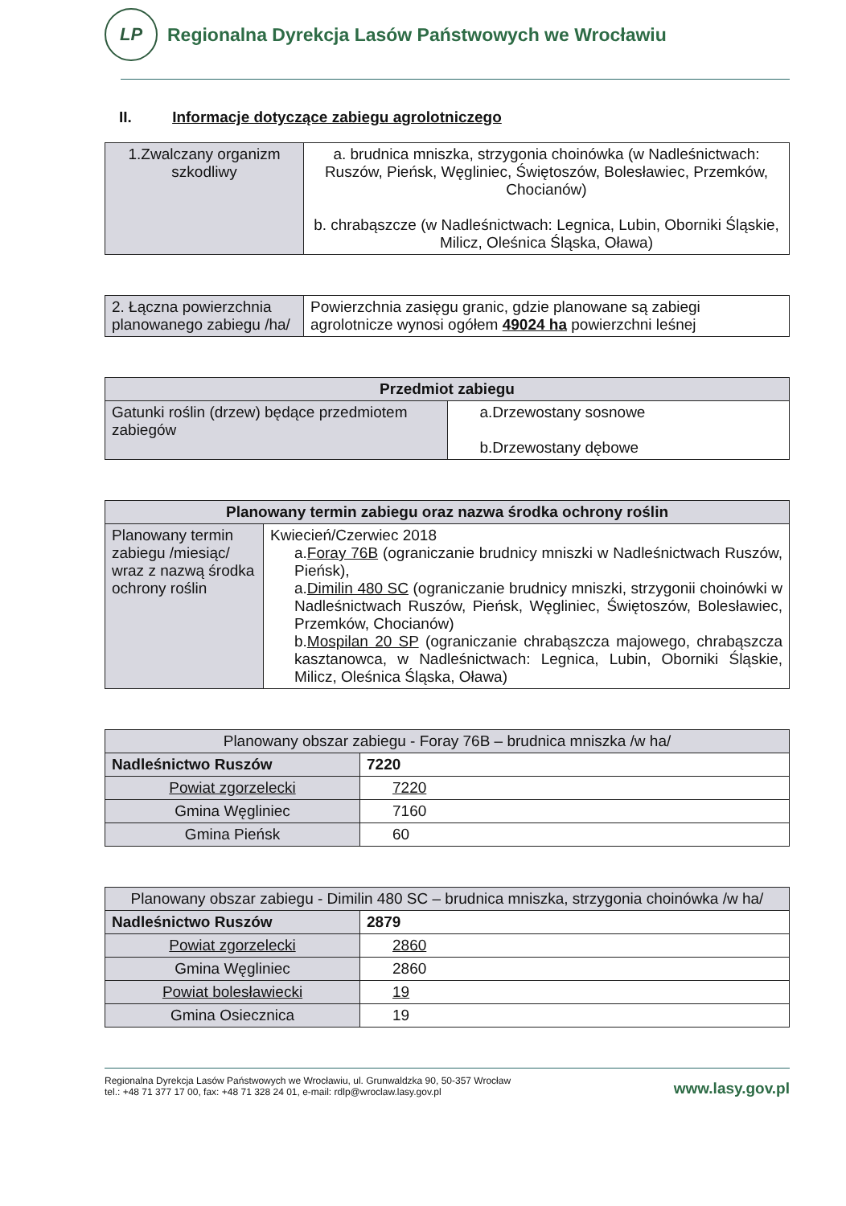LP
Regionalna Dyrekcja Lasów Państwowych we Wrocławiu
II. Informacje dotyczące zabiegu agrolotniczego
| 1.Zwalczany organizm szkodliwy | a. brudnica mniszka, strzygonia choinówka (w Nadleśnictwach: Ruszów, Pieńsk, Węgliniec, Świętoszów, Bolesławiec, Przemków, Chocianów) b. chrabąszcze (w Nadleśnictwach: Legnica, Lubin, Oborniki Śląskie, Milicz, Oleśnica Śląska, Oława) |
| 2. Łączna powierzchnia planowanego zabiegu /ha/ | Powierzchnia zasięgu granic, gdzie planowane są zabiegi agrolotnicze wynosi ogółem 49024 ha powierzchni leśnej |
| Przedmiot zabiegu | |
| --- | --- |
| Gatunki roślin (drzew) będące przedmiotem zabiegów | a.Drzewostany sosnowe b.Drzewostany dębowe |
| Planowany termin zabiegu oraz nazwa środka ochrony roślin | |
| --- | --- |
| Planowany termin zabiegu /miesiąc/ wraz z nazwą środka ochrony roślin | Kwiecień/Czerwiec 2018 a. Foray 76B (ograniczanie brudnicy mniszki w Nadleśnictwach Ruszów, Pieńsk), a. Dimilin 480 SC (ograniczanie brudnicy mniszki, strzygonii choinówki w Nadleśnictwach Ruszów, Pieńsk, Węgliniec, Świętoszów, Bolesławiec, Przemków, Chocianów) b. Mospilan 20 SP (ograniczanie chrabąszcza majowego, chrabąszcza kasztanowca, w Nadleśnictwach: Legnica, Lubin, Oborniki Śląskie, Milicz, Oleśnica Śląska, Oława) |
| Planowany obszar zabiegu - Foray 76B – brudnica mniszka /w ha/ | |
| Nadleśnictwo Ruszów | 7220 |
| Powiat zgorzelecki | 7220 |
| Gmina Węgliniec | 7160 |
| Gmina Pieńsk | 60 |
| Planowany obszar zabiegu - Dimilin 480 SC – brudnica mniszka, strzygonia choinówka /w ha/ | |
| Nadleśnictwo Ruszów | 2879 |
| Powiat zgorzelecki | 2860 |
| Gmina Węgliniec | 2860 |
| Powiat bolesławiecki | 19 |
| Gmina Osiecznica | 19 |
Regionalna Dyrekcja Lasów Państwowych we Wrocławiu, ul. Grunwaldzka 90, 50-357 Wrocław
tel.: +48 71 377 17 00, fax: +48 71 328 24 01, e-mail: rdlp@wroclaw.lasy.gov.pl
www.lasy.gov.pl